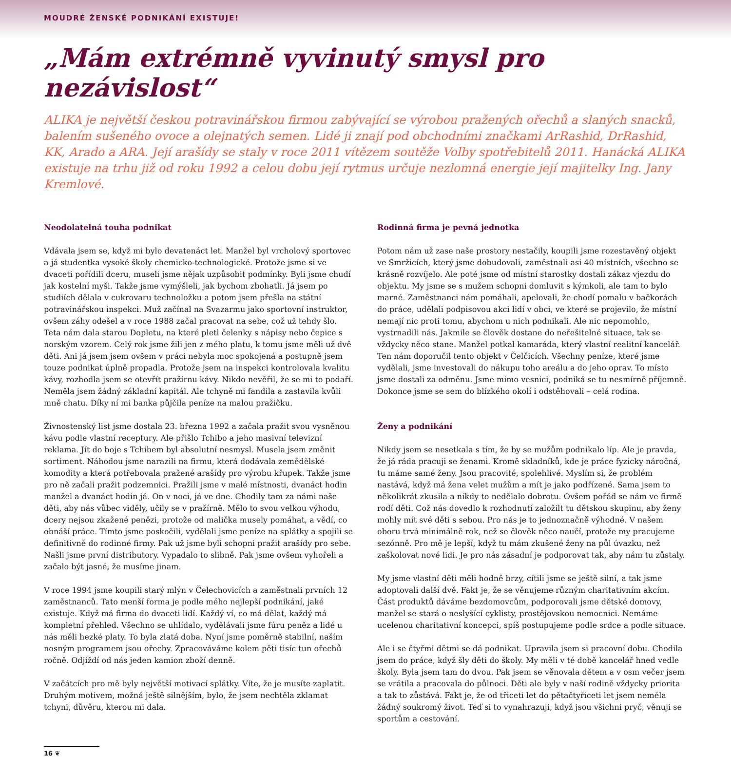MOUDRÉ ŽENSKÉ PODNIKÁNÍ EXISTUJE!
„Mám extrémně vyvinutý smysl pro nezávislost“
ALIKA je největší českou potravinářskou firmou zabývající se výrobou pražených ořechů a slaných snacků, balením sušeného ovoce a olejnatých semen. Lidé ji znají pod obchodními značkami ArRashid, DrRashid, KK, Arado a ARA. Její arašídy se staly v roce 2011 vítězem soutěže Volby spotřebitelů 2011. Hanácká ALIKA existuje na trhu již od roku 1992 a celou dobu její rytmus určuje nezlomná energie její majitelky Ing. Jany Kremlové.
Neodolatelná touha podnikat
Vdávala jsem se, když mi bylo devatenáct let. Manžel byl vrcholový sportovec a já studentka vysoké školy chemicko-technologické. Protože jsme si ve dvaceti pořídili dceru, museli jsme nějak uzpůsobit podmínky. Byli jsme chudí jak kostelní myši. Takže jsme vymýšleli, jak bychom zbohatli. Já jsem po studiích dělala v cukrovaru technoložku a potom jsem přešla na státní potravinářskou inspekci. Muž začínal na Svazarmu jako sportovní instruktor, ovšem záhy odešel a v roce 1988 začal pracovat na sebe, což už tehdy šlo. Teta nám dala starou Dopletu, na které pletl čelenky s nápisy nebo čepice s norským vzorem. Celý rok jsme žili jen z mého platu, k tomu jsme měli už dvě děti. Ani já jsem jsem ovšem v práci nebyla moc spokojená a postupně jsem touze podnikat úplně propadla. Protože jsem na inspekci kontrolovala kvalitu kávy, rozhodla jsem se otevřít pražírnu kávy. Nikdo nevěřil, že se mi to podaří. Neměla jsem žádný základní kapitál. Ale tchyně mi fandila a zastavila kvůli mně chatu. Díky ní mi banka půjčila peníze na malou pražičku.
Živnostenský list jsme dostala 23. března 1992 a začala pražit svou vysněnou kávu podle vlastní receptury. Ale přišlo Tchibo a jeho masivní televizní reklama. Jít do boje s Tchibem byl absolutní nesmysl. Musela jsem změnit sortiment. Náhodou jsme narazili na firmu, která dodávala zemědělské komodity a která potřebovala pražené arašídy pro výrobu křupek. Takže jsme pro ně začali pražit podzemnici. Pražili jsme v malé místnosti, dvanáct hodin manžel a dvanáct hodin já. On v noci, já ve dne. Chodily tam za námi naše děti, aby nás vůbec viděly, učily se v pražírně. Mělo to svou velkou výhodu, dcery nejsou zkažené penězi, protože od malička musely pomáhat, a vědí, co obnáší práce. Tímto jsme poskočili, vydělali jsme peníze na splátky a spojili se definitivně do rodinné firmy. Pak už jsme byli schopni pražit arašídy pro sebe. Našli jsme první distributory. Vypadalo to slibně. Pak jsme ovšem vyhořeli a začalo být jasné, že musíme jinam.
V roce 1994 jsme koupili starý mlýn v Čelechovicích a zaměstnali prvních 12 zaměstnanců. Tato menší forma je podle mého nejlepší podnikání, jaké existuje. Když má firma do dvaceti lidí. Každý ví, co má dělat, každý má kompletní přehled. Všechno se uhlídalo, vydělávali jsme fúru peněz a lidé u nás měli hezké platy. To byla zlatá doba. Nyní jsme poměrně stabilní, naším nosným programem jsou ořechy. Zpracováváme kolem pěti tisíc tun ořechů ročně. Odjíždí od nás jeden kamion zboží denně.
V začátcích pro mě byly největší motivací splátky. Víte, že je musíte zaplatit. Druhým motivem, možná ještě silnějším, bylo, že jsem nechtěla zklamat tchyni, důvěru, kterou mi dala.
Rodinná firma je pevná jednotka
Potom nám už zase naše prostory nestačily, koupili jsme rozestavěný objekt ve Smržicích, který jsme dobudovali, zaměstnali asi 40 místních, všechno se krásně rozvíjelo. Ale poté jsme od místní starostky dostali zákaz vjezdu do objektu. My jsme se s mužem schopni domluvit s kýmkoli, ale tam to bylo marné. Zaměstnanci nám pomáhali, apelovali, že chodí pomalu v bačkorách do práce, udělali podpisovou akci lidí v obci, ve které se projevilo, že místní nemají nic proti tomu, abychom u nich podnikali. Ale nic nepomohlo, vystrnadili nás. Jakmile se člověk dostane do neřešitelné situace, tak se vždycky něco stane. Manžel potkal kamaráda, který vlastní realitní kancelář. Ten nám doporučil tento objekt v Čelčicích. Všechny peníze, které jsme vydělali, jsme investovali do nákupu toho areálu a do jeho oprav. To místo jsme dostali za odměnu. Jsme mimo vesnici, podniká se tu nesmírně příjemně. Dokonce jsme se sem do blízkého okolí i odstěhovali – celá rodina.
Ženy a podnikání
Nikdy jsem se nesetkala s tím, že by se mužům podnikalo líp. Ale je pravda, že já ráda pracuji se ženami. Kromě skladníků, kde je práce fyzicky náročná, tu máme samé ženy. Jsou pracovité, spolehlivé. Myslím si, že problém nastává, když má žena velet mužům a mít je jako podřízené. Sama jsem to několikrát zkusila a nikdy to nedělalo dobrotu. Ovšem pořád se nám ve firmě rodí děti. Což nás dovedlo k rozhodnutí založilt tu dětskou skupinu, aby ženy mohly mít své děti s sebou. Pro nás je to jednoznačně výhodné. V našem oboru trvá minimálně rok, než se člověk něco naučí, protože my pracujeme sezónně. Pro mě je lepší, když tu mám zkušené ženy na půl úvazku, než zaškolovat nové lidi. Je pro nás zásadní je podporovat tak, aby nám tu zůstaly.
My jsme vlastní děti měli hodně brzy, cítili jsme se ještě silní, a tak jsme adoptovali další dvě. Fakt je, že se věnujeme různým charitativním akcím. Část produktů dáváme bezdomovcům, podporovali jsme dětské domovy, manžel se stará o neslyšící cyklisty, prostějovskou nemocnici. Nemáme ucelenou charitativní koncepci, spíš postupujeme podle srdce a podle situace.
Ale i se čtyřmi dětmi se dá podnikat. Upravila jsem si pracovní dobu. Chodila jsem do práce, když šly děti do školy. My měli v té době kancelář hned vedle školy. Byla jsem tam do dvou. Pak jsem se věnovala dětem a v osm večer jsem se vrátila a pracovala do půlnoci. Děti ale byly v naší rodině vždycky priorita a tak to zůstává. Fakt je, že od třiceti let do pětačtyřiceti let jsem neměla žádný soukromý život. Teď si to vynahrazuji, když jsou všichni pryč, věnuji se sportům a cestování.
16 ❦